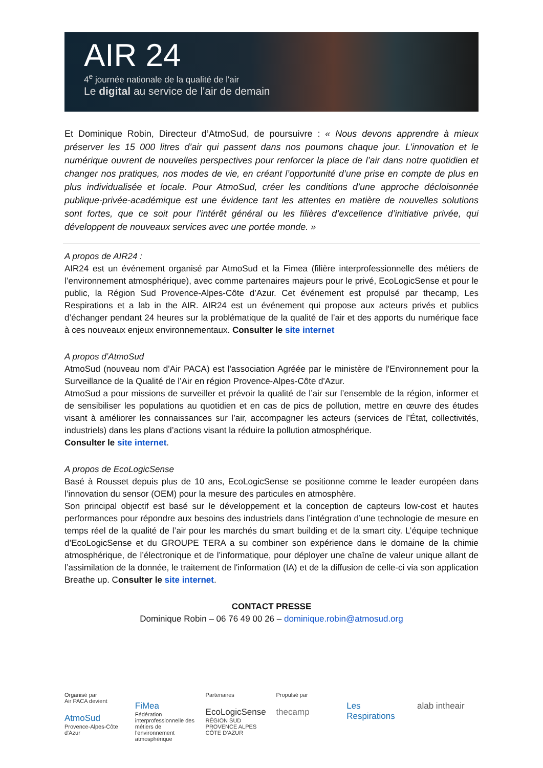AIR 24
4<sup>e</sup> journée nationale de la qualité de l'air
Le digital au service de l'air de demain
Et Dominique Robin, Directeur d’AtmoSud, de poursuivre : « Nous devons apprendre à mieux préserver les 15 000 litres d’air qui passent dans nos poumons chaque jour. L’innovation et le numérique ouvrent de nouvelles perspectives pour renforcer la place de l’air dans notre quotidien et changer nos pratiques, nos modes de vie, en créant l’opportunité d’une prise en compte de plus en plus individualisée et locale. Pour AtmoSud, créer les conditions d’une approche décloisonnée publique-privée-académique est une évidence tant les attentes en matière de nouvelles solutions sont fortes, que ce soit pour l’intérêt général ou les filières d’excellence d’initiative privée, qui développent de nouveaux services avec une portée monde. »
A propos de AIR24 :
AIR24 est un événement organisé par AtmoSud et la Fimea (filière interprofessionnelle des métiers de l’environnement atmosphérique), avec comme partenaires majeurs pour le privé, EcoLogicSense et pour le public, la Région Sud Provence-Alpes-Côte d’Azur. Cet événement est propulsé par thecamp, Les Respirations et a lab in the AIR. AIR24 est un événement qui propose aux acteurs privés et publics d’échanger pendant 24 heures sur la problématique de la qualité de l’air et des apports du numérique face à ces nouveaux enjeux environnementaux. Consulter le site internet
A propos d’AtmoSud
AtmoSud (nouveau nom d’Air PACA) est l'association Agréée par le ministère de l'Environnement pour la Surveillance de la Qualité de l’Air en région Provence-Alpes-Côte d'Azur.
AtmoSud a pour missions de surveiller et prévoir la qualité de l’air sur l’ensemble de la région, informer et de sensibiliser les populations au quotidien et en cas de pics de pollution, mettre en œuvre des études visant à améliorer les connaissances sur l’air, accompagner les acteurs (services de l’État, collectivités, industriels) dans les plans d’actions visant la réduire la pollution atmosphérique.
Consulter le site internet.
A propos de EcoLogicSense
Basé à Rousset depuis plus de 10 ans, EcoLogicSense se positionne comme le leader européen dans l’innovation du sensor (OEM) pour la mesure des particules en atmosphère.
Son principal objectif est basé sur le développement et la conception de capteurs low-cost et hautes performances pour répondre aux besoins des industriels dans l’intégration d’une technologie de mesure en temps réel de la qualité de l’air pour les marchés du smart building et de la smart city. L’équipe technique d’EcoLogicSense et du GROUPE TERA a su combiner son expérience dans le domaine de la chimie atmosphérique, de l’électronique et de l’informatique, pour déployer une chaîne de valeur unique allant de l’assimilation de la donnée, le traitement de l'information (IA) et de la diffusion de celle-ci via son application Breathe up. Consulter le site internet.
CONTACT PRESSE
Dominique Robin – 06 76 49 00 26 – dominique.robin@atmosud.org
Organisé par
Air PACA devient
AtmoSud
Provence-Alpes-Côte d'Azur
FiMea
Fédération interprofessionnelle des métiers de l'environnement atmosphérique
Partenaires
EcoLogicSense
RÉGION SUD PROVENCE ALPES CÔTE D'AZUR
Propulsé par
thecamp
Les Respirations alab intheair